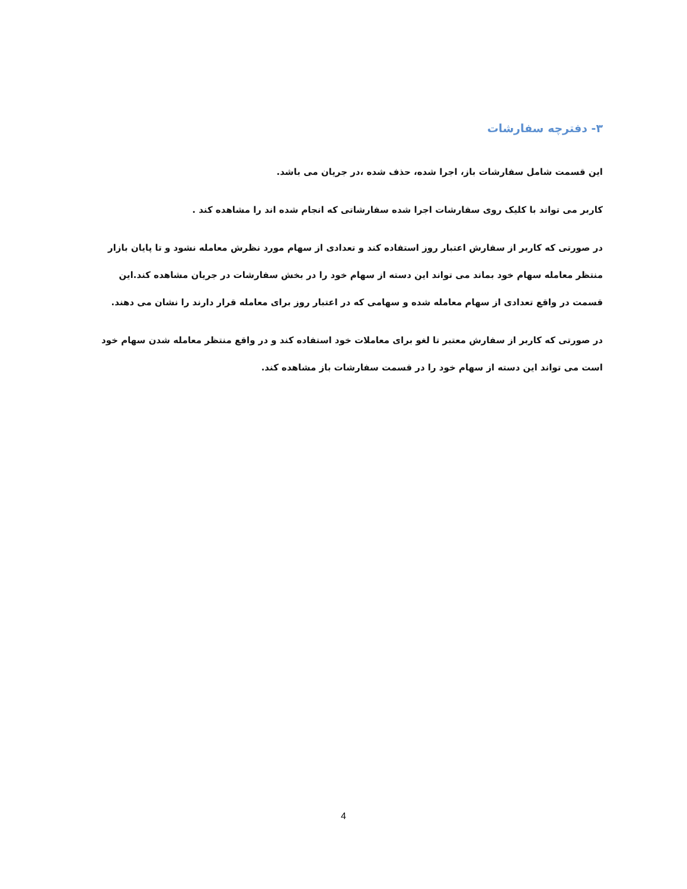۳- دفترچه سفارشات
این قسمت شامل سفارشات باز، اجرا شده، حذف شده ،در جریان می باشد.
کاربر می تواند با کلیک روی سفارشات اجرا شده سفارشاتی که انجام شده اند را مشاهده کند .
در صورتی که کاربر از سفارش اعتبار روز استفاده کند و تعدادی از سهام مورد نظرش معامله نشود و تا پایان بازار منتظر معامله سهام خود بماند می تواند این دسته از سهام خود را در بخش سفارشات در جریان مشاهده کند.این قسمت در واقع تعدادی از سهام معامله شده و سهامی که در اعتبار روز برای معامله قرار دارند را نشان می دهند.
در صورتی که کاربر از سفارش معتبر تا لغو برای معاملات خود استفاده کند و در واقع منتظر معامله شدن سهام خود است می تواند این دسته از سهام خود را در قسمت سفارشات باز مشاهده کند.
4